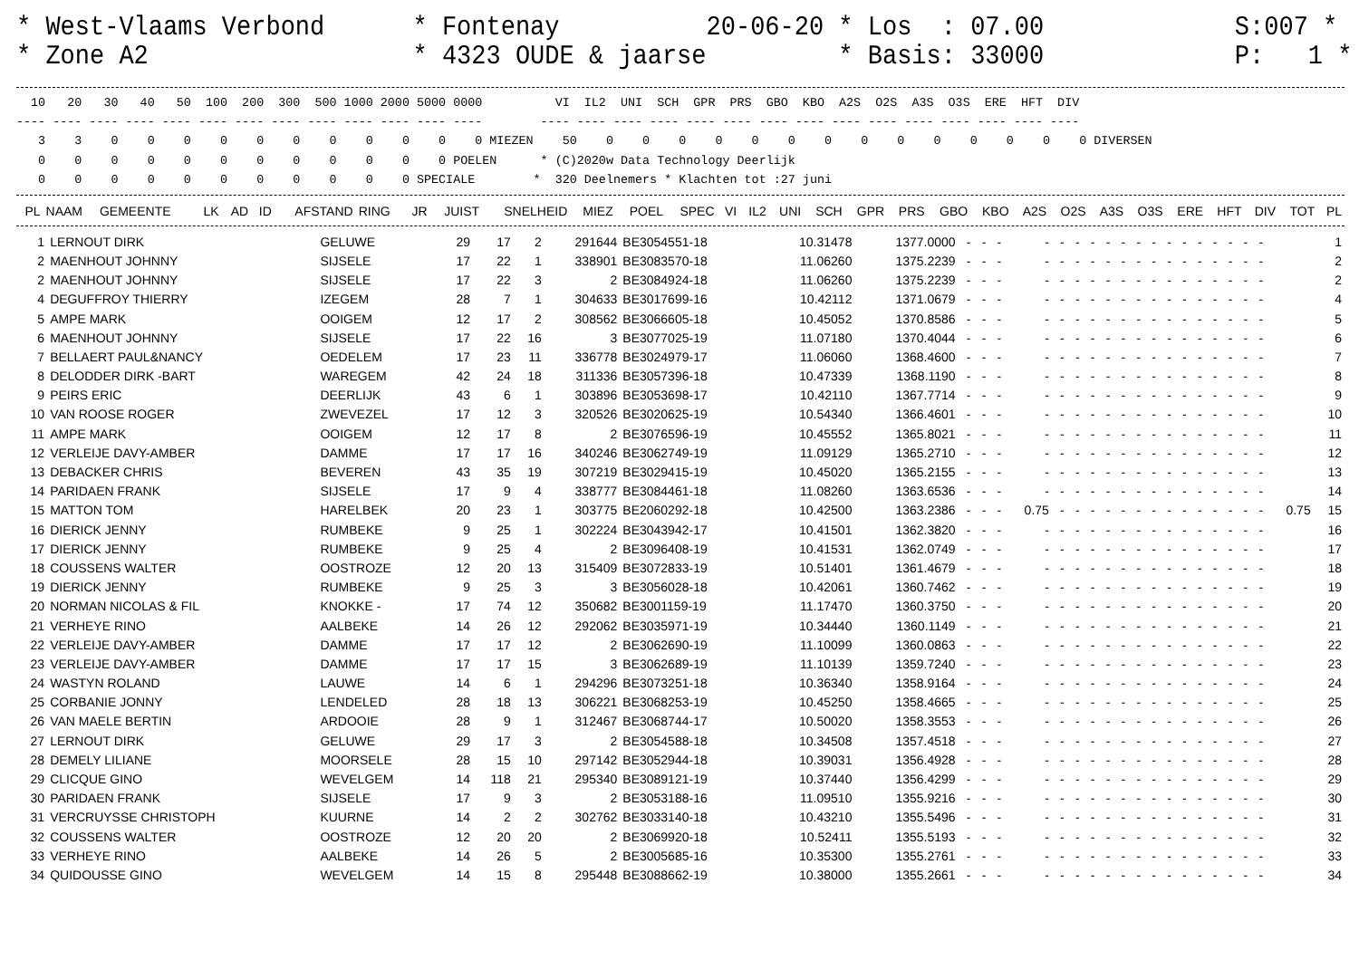* West-Vlaams Verbond * Fontenay 20-06-20 * Los : 07.00 S:007 * * Zone A2 * 4323 OUDE & jaarse * Basis: 33000 P: 1 *
  10   20   30   40   50  100  200  300  500 1000 2000 5000 0000          VI  IL2  UNI  SCH  GPR  PRS  GBO  KBO  A2S  O2S  A3S  O3S  ERE  HFT  DIV
---- ---- ---- ---- ---- ---- ---- ---- ---- ---- ---- ---- ----        ---- ---- ---- ---- ---- ---- ---- ---- ---- ---- ---- ---- ---- ---- ----
   3    3    0    0    0    0    0    0    0    0    0    0    0 MIEZEN    50    0    0    0    0    0    0    0    0    0    0    0    0    0    0 DIVERSEN
   0    0    0    0    0    0    0    0    0    0    0    0 POELEN      * (C)2020w Data Technology Deerlijk
   0    0    0    0    0    0    0    0    0    0    0 SPECIALE        *  320 Deelnemers * Klachten tot :27 juni
| PL | NAAM | GEMEENTE | LK | AD | ID | AFSTAND | RING | JR | JUIST | SNELHEID | MIEZ | POEL | SPEC | VI | IL2 | UNI | SCH | GPR | PRS | GBO | KBO | A2S | O2S | A3S | O3S | ERE | HFT | DIV | TOT | PL |
| --- | --- | --- | --- | --- | --- | --- | --- | --- | --- | --- | --- | --- | --- | --- | --- | --- | --- | --- | --- | --- | --- | --- | --- | --- | --- | --- | --- | --- | --- | --- |
| 1 | LERNOUT DIRK | GELUWE | 29 | 17 | 2 | 291644 | BE3054551-18 | 10.31478 | 1377.0000 | - | - | - | - | - | - | - | - | - | - | - | - | - | - | - | - | - | - | | 1 |
| 2 | MAENHOUT JOHNNY | SIJSELE | 17 | 22 | 1 | 338901 | BE3083570-18 | 11.06260 | 1375.2239 | - | - | - | - | - | - | - | - | - | - | - | - | - | - | - | - | - | - | | 2 |
| 2 | MAENHOUT JOHNNY | SIJSELE | 17 | 22 | 3 | 2 | BE3084924-18 | 11.06260 | 1375.2239 | - | - | - | - | - | - | - | - | - | - | - | - | - | - | - | - | - | - | | 2 |
| 4 | DEGUFFROY THIERRY | IZEGEM | 28 | 7 | 1 | 304633 | BE3017699-16 | 10.42112 | 1371.0679 | - | - | - | - | - | - | - | - | - | - | - | - | - | - | - | - | - | - | | 4 |
| 5 | AMPE MARK | OOIGEM | 12 | 17 | 2 | 308562 | BE3066605-18 | 10.45052 | 1370.8586 | - | - | - | - | - | - | - | - | - | - | - | - | - | - | - | - | - | - | | 5 |
| 6 | MAENHOUT JOHNNY | SIJSELE | 17 | 22 | 16 | 3 | BE3077025-19 | 11.07180 | 1370.4044 | - | - | - | - | - | - | - | - | - | - | - | - | - | - | - | - | - | - | | 6 |
| 7 | BELLAERT PAUL&NANCY | OEDELEM | 17 | 23 | 11 | 336778 | BE3024979-17 | 11.06060 | 1368.4600 | - | - | - | - | - | - | - | - | - | - | - | - | - | - | - | - | - | - | | 7 |
| 8 | DELODDER DIRK -BART | WAREGEM | 42 | 24 | 18 | 311336 | BE3057396-18 | 10.47339 | 1368.1190 | - | - | - | - | - | - | - | - | - | - | - | - | - | - | - | - | - | - | | 8 |
| 9 | PEIRS ERIC | DEERLIJK | 43 | 6 | 1 | 303896 | BE3053698-17 | 10.42110 | 1367.7714 | - | - | - | - | - | - | - | - | - | - | - | - | - | - | - | - | - | - | | 9 |
| 10 | VAN ROOSE ROGER | ZWEVEZEL | 17 | 12 | 3 | 320526 | BE3020625-19 | 10.54340 | 1366.4601 | - | - | - | - | - | - | - | - | - | - | - | - | - | - | - | - | - | - | | 10 |
| 11 | AMPE MARK | OOIGEM | 12 | 17 | 8 | 2 | BE3076596-19 | 10.45552 | 1365.8021 | - | - | - | - | - | - | - | - | - | - | - | - | - | - | - | - | - | - | | 11 |
| 12 | VERLEIJE DAVY-AMBER | DAMME | 17 | 17 | 16 | 340246 | BE3062749-19 | 11.09129 | 1365.2710 | - | - | - | - | - | - | - | - | - | - | - | - | - | - | - | - | - | - | | 12 |
| 13 | DEBACKER CHRIS | BEVEREN | 43 | 35 | 19 | 307219 | BE3029415-19 | 10.45020 | 1365.2155 | - | - | - | - | - | - | - | - | - | - | - | - | - | - | - | - | - | - | | 13 |
| 14 | PARIDAEN FRANK | SIJSELE | 17 | 9 | 4 | 338777 | BE3084461-18 | 11.08260 | 1363.6536 | - | - | - | - | - | - | - | - | - | - | - | - | - | - | - | - | - | - | | 14 |
| 15 | MATTON TOM | HARELBEK | 20 | 23 | 1 | 303775 | BE2060292-18 | 10.42500 | 1363.2386 | - | - | - | 0.75 | - | - | - | - | - | - | - | - | - | - | - | - | - | - | 0.75 | 15 |
| 16 | DIERICK JENNY | RUMBEKE | 9 | 25 | 1 | 302224 | BE3043942-17 | 10.41501 | 1362.3820 | - | - | - | - | - | - | - | - | - | - | - | - | - | - | - | - | - | - | | 16 |
| 17 | DIERICK JENNY | RUMBEKE | 9 | 25 | 4 | 2 | BE3096408-19 | 10.41531 | 1362.0749 | - | - | - | - | - | - | - | - | - | - | - | - | - | - | - | - | - | - | | 17 |
| 18 | COUSSENS WALTER | OOSTROZE | 12 | 20 | 13 | 315409 | BE3072833-19 | 10.51401 | 1361.4679 | - | - | - | - | - | - | - | - | - | - | - | - | - | - | - | - | - | - | | 18 |
| 19 | DIERICK JENNY | RUMBEKE | 9 | 25 | 3 | 3 | BE3056028-18 | 10.42061 | 1360.7462 | - | - | - | - | - | - | - | - | - | - | - | - | - | - | - | - | - | - | | 19 |
| 20 | NORMAN NICOLAS & FIL | KNOKKE - | 17 | 74 | 12 | 350682 | BE3001159-19 | 11.17470 | 1360.3750 | - | - | - | - | - | - | - | - | - | - | - | - | - | - | - | - | - | - | | 20 |
| 21 | VERHEYE RINO | AALBEKE | 14 | 26 | 12 | 292062 | BE3035971-19 | 10.34440 | 1360.1149 | - | - | - | - | - | - | - | - | - | - | - | - | - | - | - | - | - | - | | 21 |
| 22 | VERLEIJE DAVY-AMBER | DAMME | 17 | 17 | 12 | 2 | BE3062690-19 | 11.10099 | 1360.0863 | - | - | - | - | - | - | - | - | - | - | - | - | - | - | - | - | - | - | | 22 |
| 23 | VERLEIJE DAVY-AMBER | DAMME | 17 | 17 | 15 | 3 | BE3062689-19 | 11.10139 | 1359.7240 | - | - | - | - | - | - | - | - | - | - | - | - | - | - | - | - | - | - | | 23 |
| 24 | WASTYN ROLAND | LAUWE | 14 | 6 | 1 | 294296 | BE3073251-18 | 10.36340 | 1358.9164 | - | - | - | - | - | - | - | - | - | - | - | - | - | - | - | - | - | - | | 24 |
| 25 | CORBANIE JONNY | LENDELED | 28 | 18 | 13 | 306221 | BE3068253-19 | 10.45250 | 1358.4665 | - | - | - | - | - | - | - | - | - | - | - | - | - | - | - | - | - | - | | 25 |
| 26 | VAN MAELE BERTIN | ARDOOIE | 28 | 9 | 1 | 312467 | BE3068744-17 | 10.50020 | 1358.3553 | - | - | - | - | - | - | - | - | - | - | - | - | - | - | - | - | - | - | | 26 |
| 27 | LERNOUT DIRK | GELUWE | 29 | 17 | 3 | 2 | BE3054588-18 | 10.34508 | 1357.4518 | - | - | - | - | - | - | - | - | - | - | - | - | - | - | - | - | - | - | | 27 |
| 28 | DEMELY LILIANE | MOORSELE | 28 | 15 | 10 | 297142 | BE3052944-18 | 10.39031 | 1356.4928 | - | - | - | - | - | - | - | - | - | - | - | - | - | - | - | - | - | - | | 28 |
| 29 | CLICQUE GINO | WEVELGEM | 14 | 118 | 21 | 295340 | BE3089121-19 | 10.37440 | 1356.4299 | - | - | - | - | - | - | - | - | - | - | - | - | - | - | - | - | - | - | | 29 |
| 30 | PARIDAEN FRANK | SIJSELE | 17 | 9 | 3 | 2 | BE3053188-16 | 11.09510 | 1355.9216 | - | - | - | - | - | - | - | - | - | - | - | - | - | - | - | - | - | - | | 30 |
| 31 | VERCRUYSSE CHRISTOPH | KUURNE | 14 | 2 | 2 | 302762 | BE3033140-18 | 10.43210 | 1355.5496 | - | - | - | - | - | - | - | - | - | - | - | - | - | - | - | - | - | - | | 31 |
| 32 | COUSSENS WALTER | OOSTROZE | 12 | 20 | 20 | 2 | BE3069920-18 | 10.52411 | 1355.5193 | - | - | - | - | - | - | - | - | - | - | - | - | - | - | - | - | - | - | | 32 |
| 33 | VERHEYE RINO | AALBEKE | 14 | 26 | 5 | 2 | BE3005685-16 | 10.35300 | 1355.2761 | - | - | - | - | - | - | - | - | - | - | - | - | - | - | - | - | - | - | | 33 |
| 34 | QUIDOUSSE GINO | WEVELGEM | 14 | 15 | 8 | 295448 | BE3088662-19 | 10.38000 | 1355.2661 | - | - | - | - | - | - | - | - | - | - | - | - | - | - | - | - | - | - | | 34 |